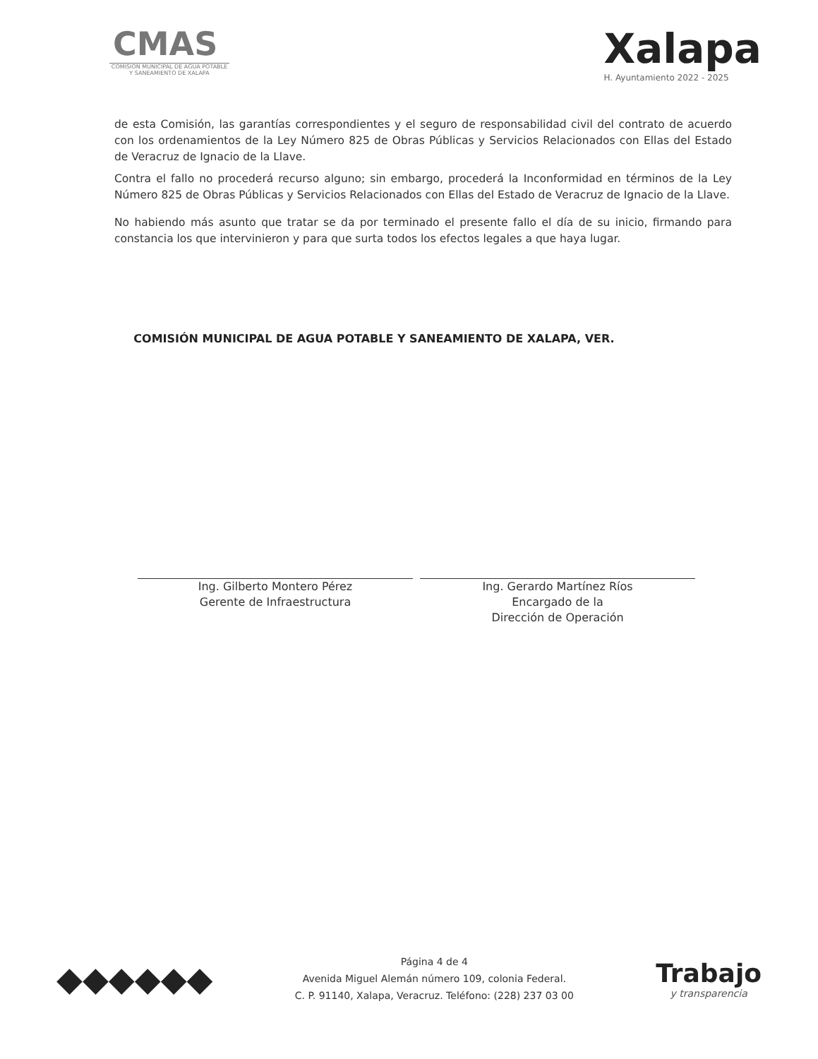CMAS
COMISIÓN MUNICIPAL DE AGUA POTABLE Y SANEAMIENTO DE XALAPA
Xalapa
H. Ayuntamiento 2022 - 2025
de esta Comisión, las garantías correspondientes y el seguro de responsabilidad civil del contrato de acuerdo con los ordenamientos de la Ley Número 825 de Obras Públicas y Servicios Relacionados con Ellas del Estado de Veracruz de Ignacio de la Llave.
Contra el fallo no procederá recurso alguno; sin embargo, procederá la Inconformidad en términos de la Ley Número 825 de Obras Públicas y Servicios Relacionados con Ellas del Estado de Veracruz de Ignacio de la Llave.
No habiendo más asunto que tratar se da por terminado el presente fallo el día de su inicio, firmando para constancia los que intervinieron y para que surta todos los efectos legales a que haya lugar.
COMISIÓN MUNICIPAL DE AGUA POTABLE Y SANEAMIENTO DE XALAPA, VER.
Ing. Gilberto Montero Pérez
Gerente de Infraestructura
Ing. Gerardo Martínez Ríos
Encargado de la
Dirección de Operación
◆◆◆◆◆◆
Página 4 de 4
Avenida Miguel Alemán número 109, colonia Federal.
C. P. 91140, Xalapa, Veracruz. Teléfono: (228) 237 03 00
Trabajo
y transparencia